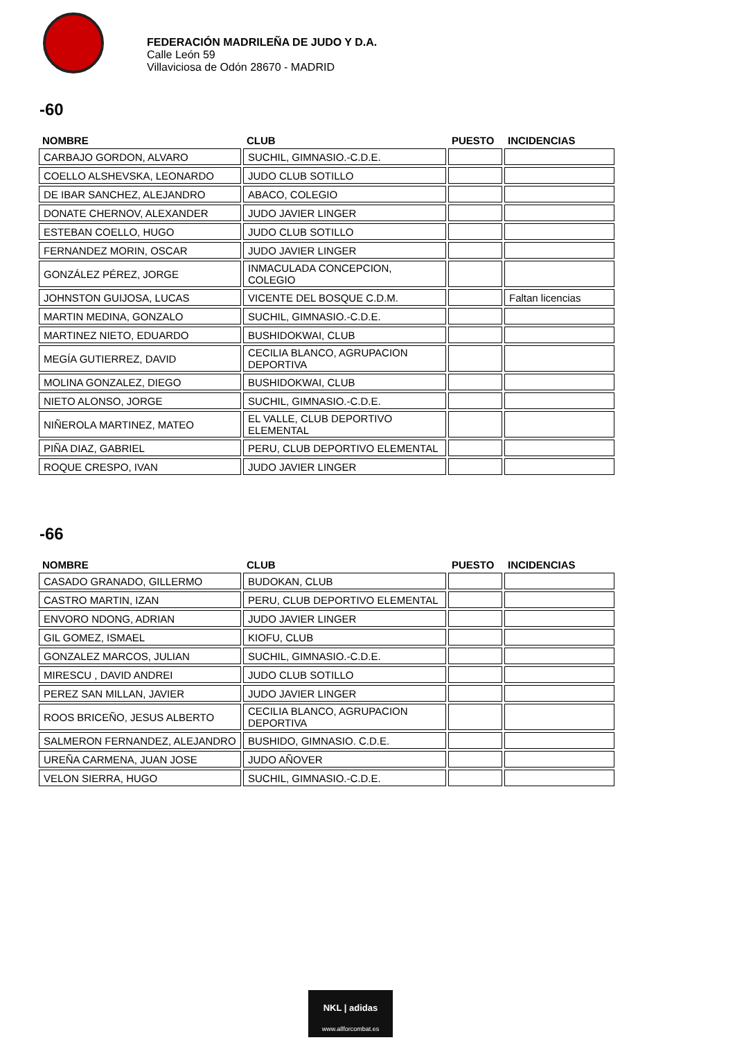FEDERACIÓN MADRILEÑA DE JUDO Y D.A.
Calle León 59
Villaviciosa de Odón 28670 - MADRID
-60
| NOMBRE | CLUB | PUESTO | INCIDENCIAS |
| --- | --- | --- | --- |
| CARBAJO GORDON, ALVARO | SUCHIL, GIMNASIO.-C.D.E. | | |
| COELLO ALSHEVSKA, LEONARDO | JUDO CLUB SOTILLO | | |
| DE IBAR SANCHEZ, ALEJANDRO | ABACO, COLEGIO | | |
| DONATE CHERNOV, ALEXANDER | JUDO JAVIER LINGER | | |
| ESTEBAN COELLO, HUGO | JUDO CLUB SOTILLO | | |
| FERNANDEZ MORIN, OSCAR | JUDO JAVIER LINGER | | |
| GONZÁLEZ PÉREZ, JORGE | INMACULADA CONCEPCION, COLEGIO | | |
| JOHNSTON GUIJOSA, LUCAS | VICENTE DEL BOSQUE C.D.M. | | Faltan licencias |
| MARTIN MEDINA, GONZALO | SUCHIL, GIMNASIO.-C.D.E. | | |
| MARTINEZ NIETO, EDUARDO | BUSHIDOKWAI, CLUB | | |
| MEGÍA GUTIERREZ, DAVID | CECILIA BLANCO, AGRUPACION DEPORTIVA | | |
| MOLINA GONZALEZ, DIEGO | BUSHIDOKWAI, CLUB | | |
| NIETO ALONSO, JORGE | SUCHIL, GIMNASIO.-C.D.E. | | |
| NIÑEROLA MARTINEZ, MATEO | EL VALLE, CLUB DEPORTIVO ELEMENTAL | | |
| PIÑA DIAZ, GABRIEL | PERU, CLUB DEPORTIVO ELEMENTAL | | |
| ROQUE CRESPO, IVAN | JUDO JAVIER LINGER | | |
-66
| NOMBRE | CLUB | PUESTO | INCIDENCIAS |
| --- | --- | --- | --- |
| CASADO GRANADO, GILLERMO | BUDOKAN, CLUB | | |
| CASTRO MARTIN, IZAN | PERU, CLUB DEPORTIVO ELEMENTAL | | |
| ENVORO NDONG, ADRIAN | JUDO JAVIER LINGER | | |
| GIL GOMEZ, ISMAEL | KIOFU, CLUB | | |
| GONZALEZ MARCOS, JULIAN | SUCHIL, GIMNASIO.-C.D.E. | | |
| MIRESCU , DAVID ANDREI | JUDO CLUB SOTILLO | | |
| PEREZ SAN MILLAN, JAVIER | JUDO JAVIER LINGER | | |
| ROOS BRICEÑO, JESUS ALBERTO | CECILIA BLANCO, AGRUPACION DEPORTIVA | | |
| SALMERON FERNANDEZ, ALEJANDRO | BUSHIDO, GIMNASIO. C.D.E. | | |
| UREÑA CARMENA, JUAN JOSE | JUDO AÑOVER | | |
| VELON SIERRA, HUGO | SUCHIL, GIMNASIO.-C.D.E. | | |
NKL | adidas
www.allforcombat.es